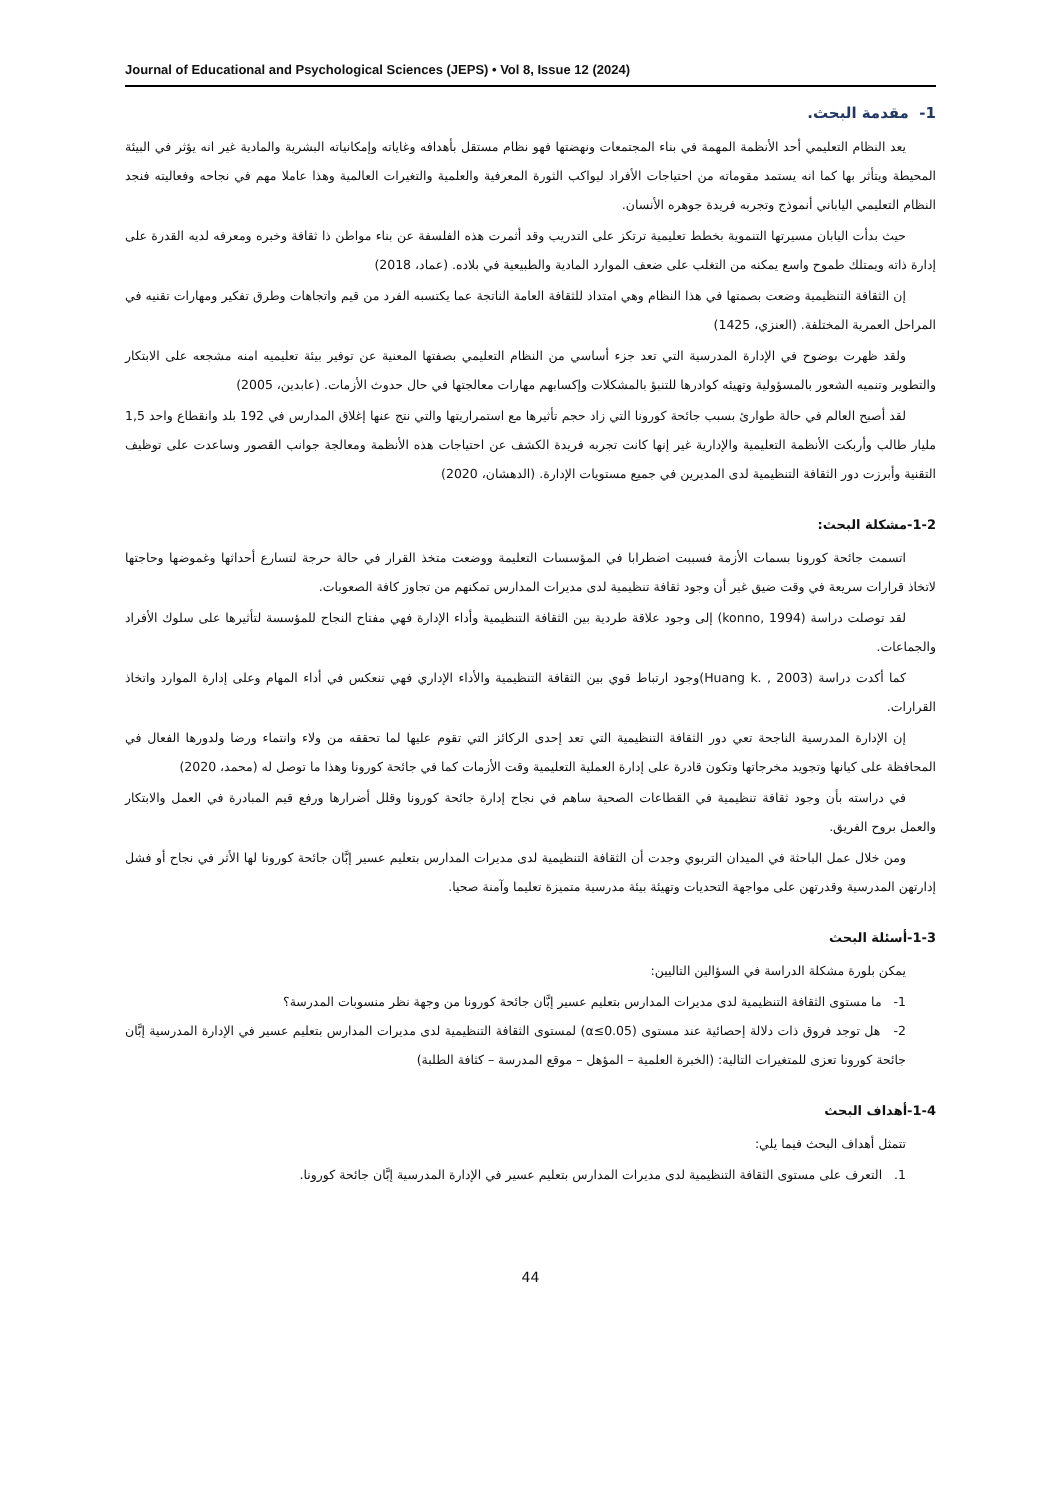Journal of Educational and Psychological Sciences (JEPS) • Vol 8, Issue 12 (2024)
1- مقدمة البحث.
يعد النظام التعليمي أحد الأنظمة المهمة في بناء المجتمعات ونهضتها فهو نظام مستقل بأهدافه وغاياته وإمكانياته البشرية والمادية غير انه يؤثر في البيئة المحيطة ويتأثر بها كما انه يستمد مقوماته من احتياجات الأفراد ليواكب الثورة المعرفية والعلمية والتغيرات العالمية وهذا عاملا مهم في نجاحه وفعاليته فنجد النظام التعليمي الياباني أنموذج وتجربه فريدة جوهره الأنسان.
حيث بدأت اليابان مسيرتها التنموية بخطط تعليمية ترتكز على التدريب وقد أثمرت هذه الفلسفة عن بناء مواطن ذا ثقافة وخبره ومعرفه لديه القدرة على إدارة ذاته ويمتلك طموح واسع يمكنه من التغلب على ضعف الموارد المادية والطبيعية في بلاده. (عماد، 2018)
إن الثقافة التنظيمية وضعت بصمتها في هذا النظام وهي امتداد للثقافة العامة الناتجة عما يكتسبه الفرد من قيم واتجاهات وطرق تفكير ومهارات تقنيه في المراحل العمرية المختلفة. (العنزي، 1425)
ولقد ظهرت بوضوح في الإدارة المدرسية التي تعد جزء أساسي من النظام التعليمي بصفتها المعنية عن توفير بيئة تعليميه امنه مشجعه على الابتكار والتطوير وتنميه الشعور بالمسؤولية وتهيئه كوادرها للتنبؤ بالمشكلات وإكسابهم مهارات معالجتها في حال حدوث الأزمات. (عابدين، 2005)
لقد أصبح العالم في حالة طوارئ بسبب جائحة كورونا التي زاد حجم تأثيرها مع استمراريتها والتي نتج عنها إغلاق المدارس في 192 بلد وانقطاع واحد 1,5 مليار طالب وأربكت الأنظمة التعليمية والإدارية غير إنها كانت تجربه فريدة الكشف عن احتياجات هذه الأنظمة ومعالجة جوانب القصور وساعدت على توظيف التقنية وأبرزت دور الثقافة التنظيمية لدى المديرين في جميع مستويات الإدارة. (الدهشان، 2020)
1-2-مشكلة البحث:
اتسمت جائحة كورونا بسمات الأزمة فسببت اضطرابا في المؤسسات التعليمة ووضعت متخذ القرار في حالة حرجة لتسارع أحداثها وغموضها وحاجتها لاتخاذ قرارات سريعة في وقت ضيق غير أن وجود ثقافة تنظيمية لدى مديرات المدارس تمكنهم من تجاوز كافة الصعوبات.
لقد توصلت دراسة (konno, 1994) إلى وجود علاقة طردية بين الثقافة التنظيمية وأداء الإدارة فهي مفتاح النجاح للمؤسسة لتأثيرها على سلوك الأفراد والجماعات.
كما أكدت دراسة (Huang k. , 2003)وجود ارتباط قوي بين الثقافة التنظيمية والأداء الإداري فهي تنعكس في أداء المهام وعلى إدارة الموارد واتخاذ القرارات.
إن الإدارة المدرسية الناجحة تعي دور الثقافة التنظيمية التي تعد إحدى الركائز التي تقوم عليها لما تحققه من ولاء وانتماء ورضا ولدورها الفعال في المحافظة على كيانها وتجويد مخرجاتها وتكون قادرة على إدارة العملية التعليمية وقت الأزمات كما في جائحة كورونا وهذا ما توصل له (محمد، 2020)
في دراسته بأن وجود ثقافة تنظيمية في القطاعات الصحية ساهم في نجاح إدارة جائحة كورونا وقلل أضرارها ورفع قيم المبادرة في العمل والابتكار والعمل بروح الفريق.
ومن خلال عمل الباحثة في الميدان التربوي وجدت أن الثقافة التنظيمية لدى مديرات المدارس بتعليم عسير إبَّان جائحة كورونا لها الأثر في نجاح أو فشل إدارتهن المدرسية وقدرتهن على مواجهة التحديات وتهيئة بيئة مدرسية متميزة تعليما وآمنة صحيا.
1-3-أسئلة البحث
يمكن بلورة مشكلة الدراسة في السؤالين التاليين:
1- ما مستوى الثقافة التنظيمية لدى مديرات المدارس بتعليم عسير إبَّان جائحة كورونا من وجهة نظر منسوبات المدرسة؟
2- هل توجد فروق ذات دلالة إحصائية عند مستوى (α≤0.05) لمستوى الثقافة التنظيمية لدى مديرات المدارس بتعليم عسير في الإدارة المدرسية إبَّان جائحة كورونا تعزى للمتغيرات التالية: (الخبرة العلمية – المؤهل – موقع المدرسة – كثافة الطلبة)
1-4-أهداف البحث
تتمثل أهداف البحث فيما يلي:
1. التعرف على مستوى الثقافة التنظيمية لدى مديرات المدارس بتعليم عسير في الإدارة المدرسية إبَّان جائحة كورونا.
44